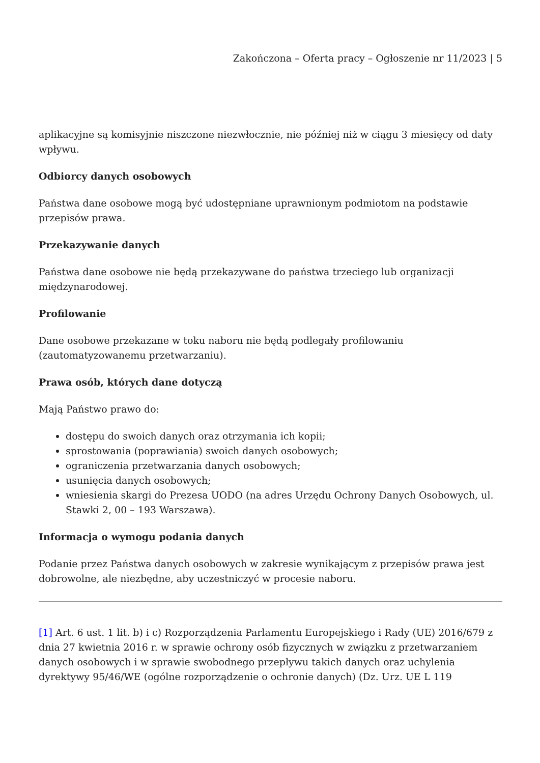Zakończona – Oferta pracy – Ogłoszenie nr 11/2023 | 5
aplikacyjne są komisyjnie niszczone niezwłocznie, nie później niż w ciągu 3 miesięcy od daty wpływu.
Odbiorcy danych osobowych
Państwa dane osobowe mogą być udostępniane uprawnionym podmiotom na podstawie przepisów prawa.
Przekazywanie danych
Państwa dane osobowe nie będą przekazywane do państwa trzeciego lub organizacji międzynarodowej.
Profilowanie
Dane osobowe przekazane w toku naboru nie będą podlegały profilowaniu (zautomatyzowanemu przetwarzaniu).
Prawa osób, których dane dotyczą
Mają Państwo prawo do:
dostępu do swoich danych oraz otrzymania ich kopii;
sprostowania (poprawiania) swoich danych osobowych;
ograniczenia przetwarzania danych osobowych;
usunięcia danych osobowych;
wniesienia skargi do Prezesa UODO (na adres Urzędu Ochrony Danych Osobowych, ul. Stawki 2, 00 – 193 Warszawa).
Informacja o wymogu podania danych
Podanie przez Państwa danych osobowych w zakresie wynikającym z przepisów prawa jest dobrowolne, ale niezbędne, aby uczestniczyć w procesie naboru.
[1] Art. 6 ust. 1 lit. b) i c) Rozporządzenia Parlamentu Europejskiego i Rady (UE) 2016/679 z dnia 27 kwietnia 2016 r. w sprawie ochrony osób fizycznych w związku z przetwarzaniem danych osobowych i w sprawie swobodnego przepływu takich danych oraz uchylenia dyrektywy 95/46/WE (ogólne rozporządzenie o ochronie danych) (Dz. Urz. UE L 119